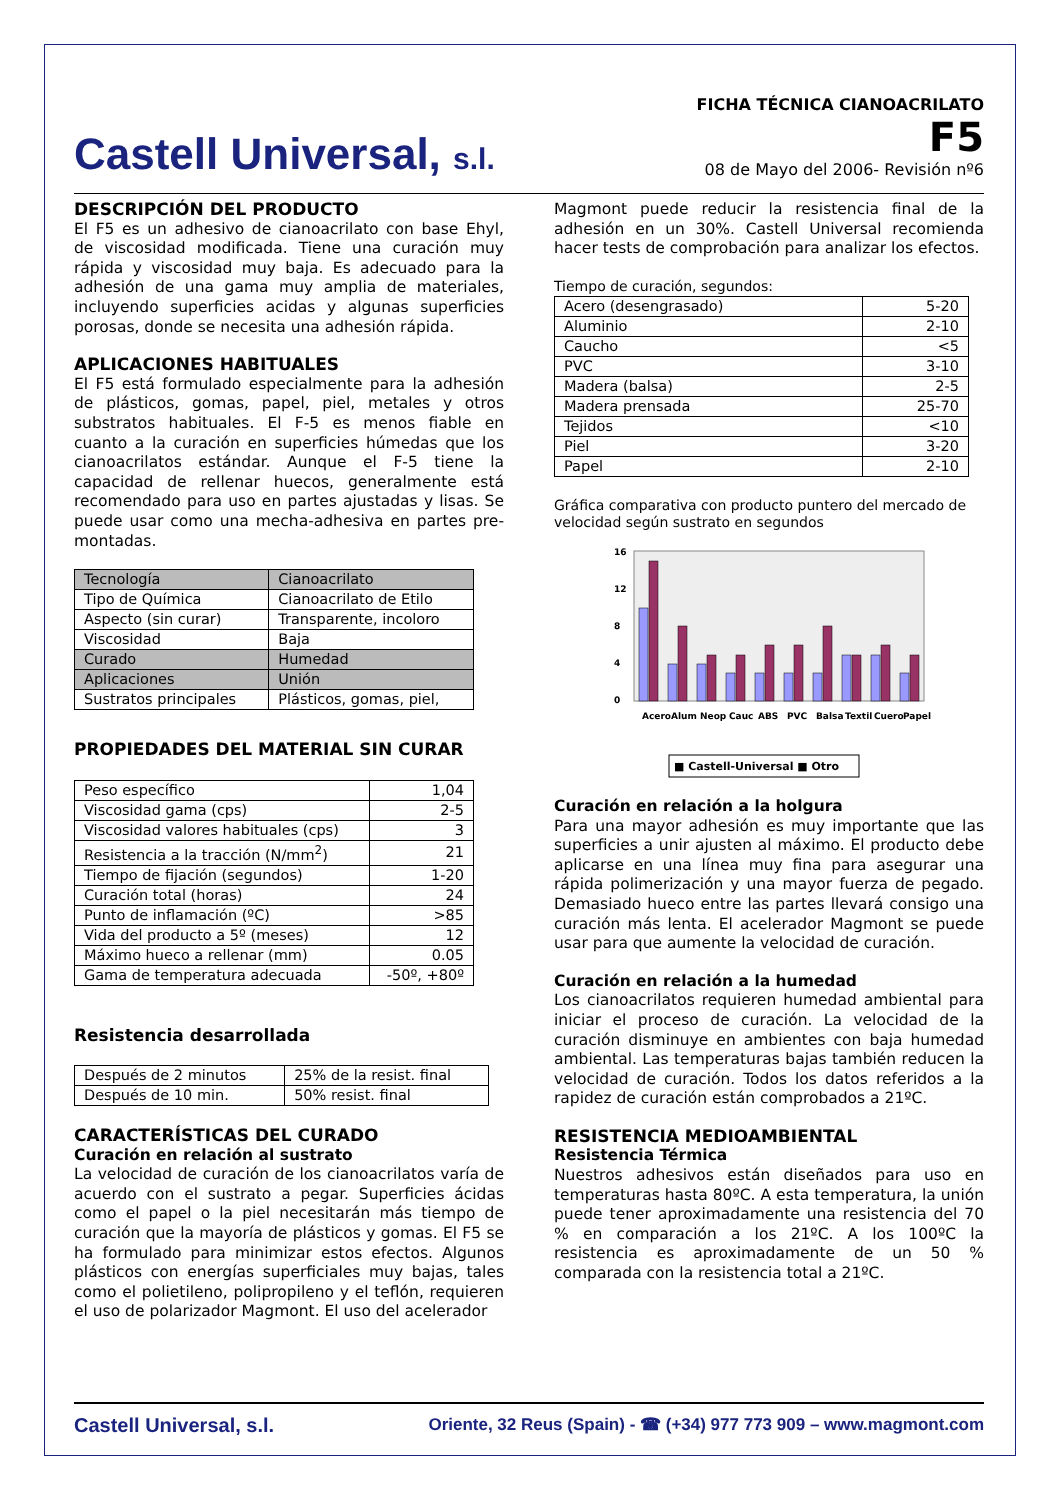Castell Universal, s.l.
FICHA TÉCNICA CIANOACRILATO
F5
08 de Mayo del 2006- Revisión nº6
DESCRIPCIÓN DEL PRODUCTO
El F5 es un adhesivo de cianoacrilato con base Ehyl, de viscosidad modificada. Tiene una curación muy rápida y viscosidad muy baja. Es adecuado para la adhesión de una gama muy amplia de materiales, incluyendo superficies acidas y algunas superficies porosas, donde se necesita una adhesión rápida.
APLICACIONES HABITUALES
El F5 está formulado especialmente para la adhesión de plásticos, gomas, papel, piel, metales y otros substratos habituales. El F-5 es menos fiable en cuanto a la curación en superficies húmedas que los cianoacrilatos estándar. Aunque el F-5 tiene la capacidad de rellenar huecos, generalmente está recomendado para uso en partes ajustadas y lisas. Se puede usar como una mecha-adhesiva en partes pre-montadas.
| Tecnología | Cianoacrilato |
| Tipo de Química | Cianoacrilato de Etilo |
| Aspecto (sin curar) | Transparente, incoloro |
| Viscosidad | Baja |
| Curado | Humedad |
| Aplicaciones | Unión |
| Sustratos principales | Plásticos, gomas, piel, |
PROPIEDADES DEL MATERIAL SIN CURAR
| Peso específico | 1,04 |
| Viscosidad gama (cps) | 2-5 |
| Viscosidad valores habituales (cps) | 3 |
| Resistencia a la tracción (N/mm<sup>2</sup>) | 21 |
| Tiempo de fijación (segundos) | 1-20 |
| Curación total (horas) | 24 |
| Punto de inflamación (ºC) | >85 |
| Vida del producto a 5º (meses) | 12 |
| Máximo hueco a rellenar (mm) | 0.05 |
| Gama de temperatura adecuada | -50º, +80º |
Resistencia desarrollada
| Después de 2 minutos | 25% de la resist. final |
| Después de 10 min. | 50% resist. final |
CARACTERÍSTICAS DEL CURADO
Curación en relación al sustrato
La velocidad de curación de los cianoacrilatos varía de acuerdo con el sustrato a pegar. Superficies ácidas como el papel o la piel necesitarán más tiempo de curación que la mayoría de plásticos y gomas. El F5 se ha formulado para minimizar estos efectos. Algunos plásticos con energías superficiales muy bajas, tales como el polietileno, polipropileno y el teflón, requieren el uso de polarizador Magmont. El uso del acelerador
Magmont puede reducir la resistencia final de la adhesión en un 30%. Castell Universal recomienda hacer tests de comprobación para analizar los efectos.
Tiempo de curación, segundos:
| Acero (desengrasado) | 5-20 |
| Aluminio | 2-10 |
| Caucho | <5 |
| PVC | 3-10 |
| Madera (balsa) | 2-5 |
| Madera prensada | 25-70 |
| Tejidos | <10 |
| Piel | 3-20 |
| Papel | 2-10 |
Gráfica comparativa con producto puntero del mercado de velocidad según sustrato en segundos
0
4
8
12
16
Acero
Alum
Neop
Cauc
ABS
PVC
Balsa
Textil
Cuero
Papel
■ Castell-Universal ■ Otro
Curación en relación a la holgura
Para una mayor adhesión es muy importante que las superficies a unir ajusten al máximo. El producto debe aplicarse en una línea muy fina para asegurar una rápida polimerización y una mayor fuerza de pegado. Demasiado hueco entre las partes llevará consigo una curación más lenta. El acelerador Magmont se puede usar para que aumente la velocidad de curación.
Curación en relación a la humedad
Los cianoacrilatos requieren humedad ambiental para iniciar el proceso de curación. La velocidad de la curación disminuye en ambientes con baja humedad ambiental. Las temperaturas bajas también reducen la velocidad de curación. Todos los datos referidos a la rapidez de curación están comprobados a 21ºC.
RESISTENCIA MEDIOAMBIENTAL
Resistencia Térmica
Nuestros adhesivos están diseñados para uso en temperaturas hasta 80ºC. A esta temperatura, la unión puede tener aproximadamente una resistencia del 70 % en comparación a los 21ºC. A los 100ºC la resistencia es aproximadamente de un 50 % comparada con la resistencia total a 21ºC.
Castell Universal, s.l.
Oriente, 32 Reus (Spain) - ☎ (+34) 977 773 909 – www.magmont.com